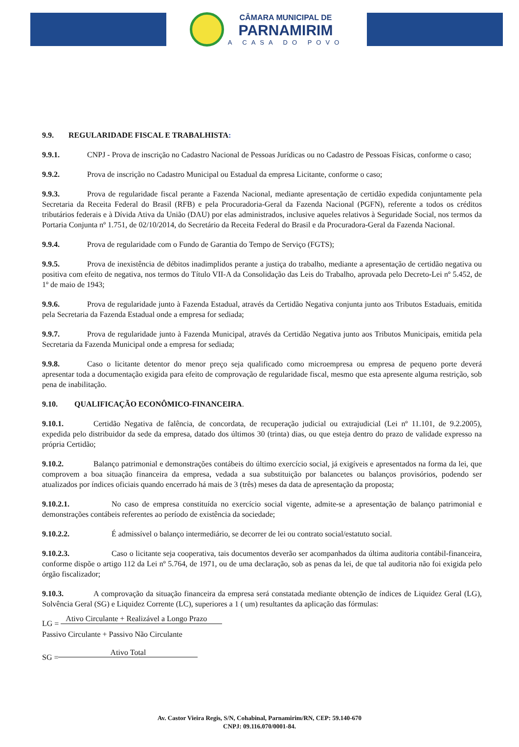CÂMARA MUNICIPAL DE
PARNAMIRIM
A CASA DO POVO
9.9. REGULARIDADE FISCAL E TRABALHISTA:
9.9.1. CNPJ - Prova de inscrição no Cadastro Nacional de Pessoas Jurídicas ou no Cadastro de Pessoas Físicas, conforme o caso;
9.9.2. Prova de inscrição no Cadastro Municipal ou Estadual da empresa Licitante, conforme o caso;
9.9.3. Prova de regularidade fiscal perante a Fazenda Nacional, mediante apresentação de certidão expedida conjuntamente pela Secretaria da Receita Federal do Brasil (RFB) e pela Procuradoria-Geral da Fazenda Nacional (PGFN), referente a todos os créditos tributários federais e à Dívida Ativa da União (DAU) por elas administrados, inclusive aqueles relativos à Seguridade Social, nos termos da Portaria Conjunta nº 1.751, de 02/10/2014, do Secretário da Receita Federal do Brasil e da Procuradora-Geral da Fazenda Nacional.
9.9.4. Prova de regularidade com o Fundo de Garantia do Tempo de Serviço (FGTS);
9.9.5. Prova de inexistência de débitos inadimplidos perante a justiça do trabalho, mediante a apresentação de certidão negativa ou positiva com efeito de negativa, nos termos do Título VII-A da Consolidação das Leis do Trabalho, aprovada pelo Decreto-Lei nº 5.452, de 1º de maio de 1943;
9.9.6. Prova de regularidade junto à Fazenda Estadual, através da Certidão Negativa conjunta junto aos Tributos Estaduais, emitida pela Secretaria da Fazenda Estadual onde a empresa for sediada;
9.9.7. Prova de regularidade junto à Fazenda Municipal, através da Certidão Negativa junto aos Tributos Municipais, emitida pela Secretaria da Fazenda Municipal onde a empresa for sediada;
9.9.8. Caso o licitante detentor do menor preço seja qualificado como microempresa ou empresa de pequeno porte deverá apresentar toda a documentação exigida para efeito de comprovação de regularidade fiscal, mesmo que esta apresente alguma restrição, sob pena de inabilitação.
9.10. QUALIFICAÇÃO ECONÔMICO-FINANCEIRA.
9.10.1. Certidão Negativa de falência, de concordata, de recuperação judicial ou extrajudicial (Lei nº 11.101, de 9.2.2005), expedida pelo distribuidor da sede da empresa, datado dos últimos 30 (trinta) dias, ou que esteja dentro do prazo de validade expresso na própria Certidão;
9.10.2. Balanço patrimonial e demonstrações contábeis do último exercício social, já exigíveis e apresentados na forma da lei, que comprovem a boa situação financeira da empresa, vedada a sua substituição por balancetes ou balanços provisórios, podendo ser atualizados por índices oficiais quando encerrado há mais de 3 (três) meses da data de apresentação da proposta;
9.10.2.1. No caso de empresa constituída no exercício social vigente, admite-se a apresentação de balanço patrimonial e demonstrações contábeis referentes ao período de existência da sociedade;
9.10.2.2. É admissível o balanço intermediário, se decorrer de lei ou contrato social/estatuto social.
9.10.2.3. Caso o licitante seja cooperativa, tais documentos deverão ser acompanhados da última auditoria contábil-financeira, conforme dispõe o artigo 112 da Lei nº 5.764, de 1971, ou de uma declaração, sob as penas da lei, de que tal auditoria não foi exigida pelo órgão fiscalizador;
9.10.3. A comprovação da situação financeira da empresa será constatada mediante obtenção de índices de Liquidez Geral (LG), Solvência Geral (SG) e Liquidez Corrente (LC), superiores a 1 ( um) resultantes da aplicação das fórmulas:
LG = Ativo Circulante + Realizável a Longo Prazo
Passivo Circulante + Passivo Não Circulante
SG = Ativo Total
Av. Castor Vieira Regis, S/N, Cohabinal, Parnamirim/RN, CEP: 59.140-670
CNPJ: 09.116.070/0001-84.